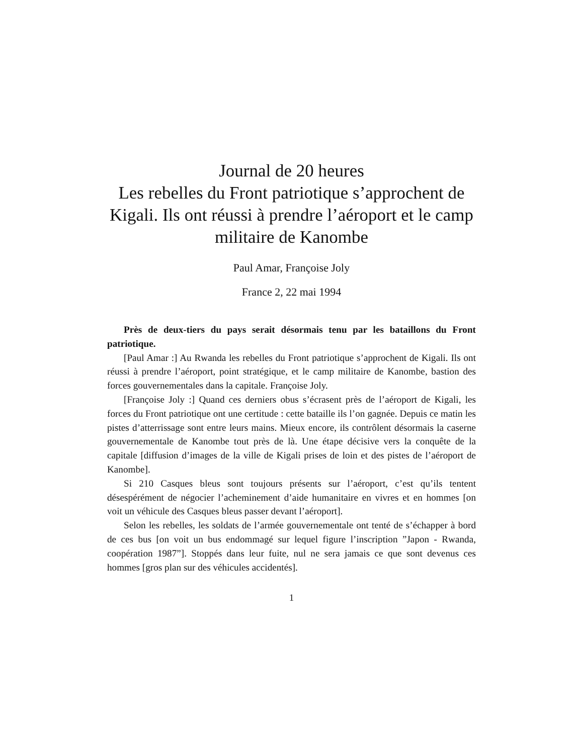Journal de 20 heures
Les rebelles du Front patriotique s’approchent de Kigali. Ils ont réussi à prendre l’aéroport et le camp militaire de Kanombe
Paul Amar, Françoise Joly
France 2, 22 mai 1994
Près de deux-tiers du pays serait désormais tenu par les bataillons du Front patriotique.
[Paul Amar :] Au Rwanda les rebelles du Front patriotique s’approchent de Kigali. Ils ont réussi à prendre l’aéroport, point stratégique, et le camp militaire de Kanombe, bastion des forces gouvernementales dans la capitale. Françoise Joly.
[Françoise Joly :] Quand ces derniers obus s’écrasent près de l’aéroport de Kigali, les forces du Front patriotique ont une certitude : cette bataille ils l’on gagnée. Depuis ce matin les pistes d’atterrissage sont entre leurs mains. Mieux encore, ils contrôlent désormais la caserne gouvernementale de Kanombe tout près de là. Une étape décisive vers la conquête de la capitale [diffusion d’images de la ville de Kigali prises de loin et des pistes de l’aéroport de Kanombe].
Si 210 Casques bleus sont toujours présents sur l’aéroport, c’est qu’ils tentent désespérément de négocier l’acheminement d’aide humanitaire en vivres et en hommes [on voit un véhicule des Casques bleus passer devant l’aéroport].
Selon les rebelles, les soldats de l’armée gouvernementale ont tenté de s’échapper à bord de ces bus [on voit un bus endommagé sur lequel figure l’inscription ”Japon - Rwanda, coopération 1987”]. Stoppés dans leur fuite, nul ne sera jamais ce que sont devenus ces hommes [gros plan sur des véhicules accidentés].
1